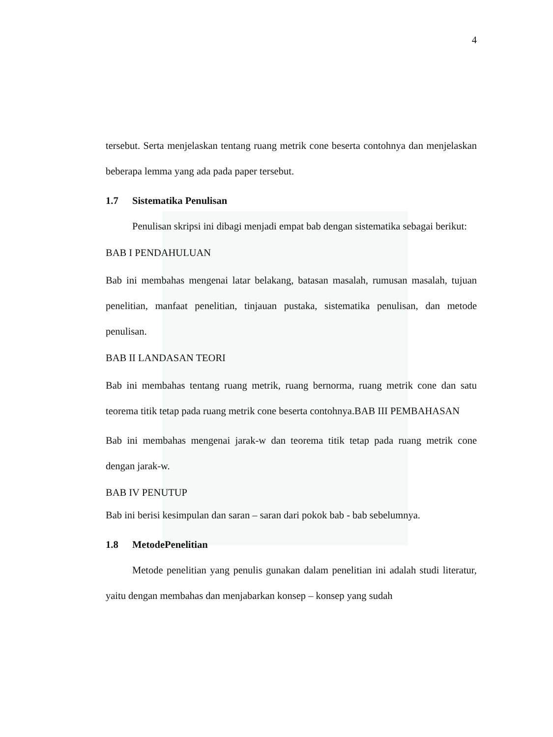4
tersebut. Serta menjelaskan tentang ruang metrik cone beserta contohnya dan menjelaskan beberapa lemma yang ada pada paper tersebut.
1.7 Sistematika Penulisan
Penulisan skripsi ini dibagi menjadi empat bab dengan sistematika sebagai berikut:
BAB I PENDAHULUAN
Bab ini membahas mengenai latar belakang, batasan masalah, rumusan masalah, tujuan penelitian, manfaat penelitian, tinjauan pustaka, sistematika penulisan, dan metode penulisan.
BAB II LANDASAN TEORI
Bab ini membahas tentang ruang metrik, ruang bernorma, ruang metrik cone dan satu teorema titik tetap pada ruang metrik cone beserta contohnya.BAB III PEMBAHASAN
Bab ini membahas mengenai jarak-w dan teorema titik tetap pada ruang metrik cone dengan jarak-w.
BAB IV PENUTUP
Bab ini berisi kesimpulan dan saran – saran dari pokok bab - bab sebelumnya.
1.8 MetodePenelitian
Metode penelitian yang penulis gunakan dalam penelitian ini adalah studi literatur, yaitu dengan membahas dan menjabarkan konsep – konsep yang sudah